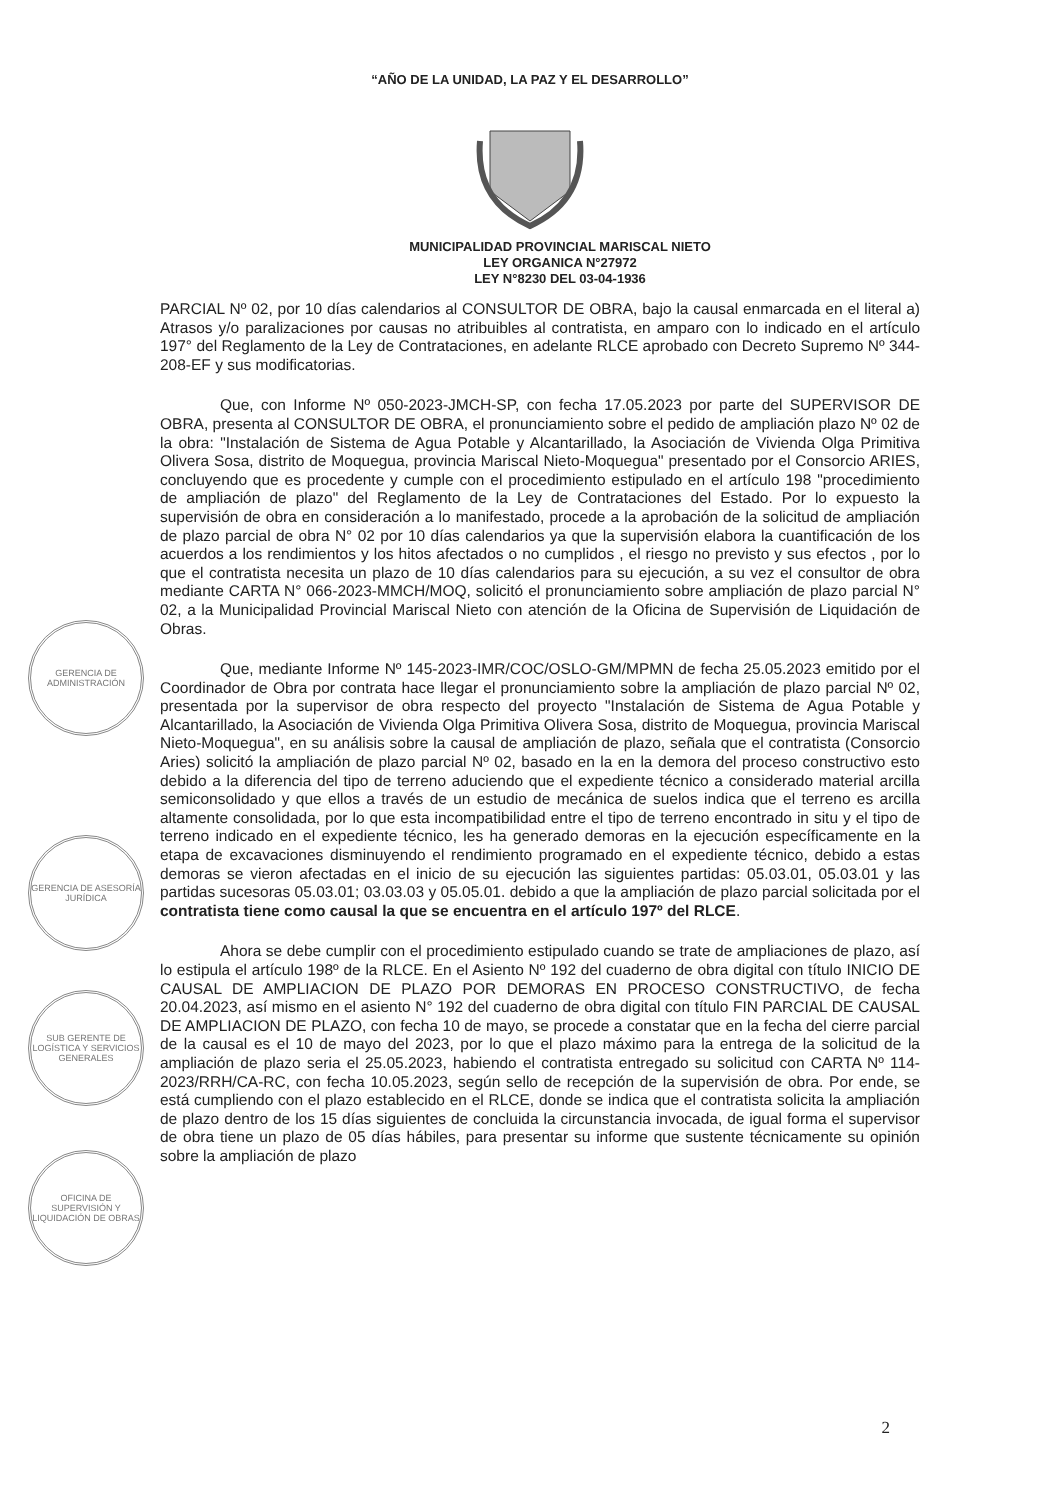“AÑO DE LA UNIDAD, LA PAZ Y EL DESARROLLO”
MUNICIPALIDAD PROVINCIAL MARISCAL NIETO
LEY ORGANICA N°27972
LEY N°8230 DEL 03-04-1936
GERENCIA DE ADMINISTRACIÓN
GERENCIA DE ASESORÍA JURÍDICA
SUB GERENTE DE LOGÍSTICA Y SERVICIOS GENERALES
OFICINA DE SUPERVISIÓN Y LIQUIDACIÓN DE OBRAS
PARCIAL Nº 02, por 10 días calendarios al CONSULTOR DE OBRA, bajo la causal enmarcada en el literal a) Atrasos y/o paralizaciones por causas no atribuibles al contratista, en amparo con lo indicado en el artículo 197° del Reglamento de la Ley de Contrataciones, en adelante RLCE aprobado con Decreto Supremo Nº 344-208-EF y sus modificatorias.
Que, con Informe Nº 050-2023-JMCH-SP, con fecha 17.05.2023 por parte del SUPERVISOR DE OBRA, presenta al CONSULTOR DE OBRA, el pronunciamiento sobre el pedido de ampliación plazo Nº 02 de la obra: "Instalación de Sistema de Agua Potable y Alcantarillado, la Asociación de Vivienda Olga Primitiva Olivera Sosa, distrito de Moquegua, provincia Mariscal Nieto-Moquegua" presentado por el Consorcio ARIES, concluyendo que es procedente y cumple con el procedimiento estipulado en el artículo 198 "procedimiento de ampliación de plazo" del Reglamento de la Ley de Contrataciones del Estado. Por lo expuesto la supervisión de obra en consideración a lo manifestado, procede a la aprobación de la solicitud de ampliación de plazo parcial de obra N° 02 por 10 días calendarios ya que la supervisión elabora la cuantificación de los acuerdos a los rendimientos y los hitos afectados o no cumplidos , el riesgo no previsto y sus efectos , por lo que el contratista necesita un plazo de 10 días calendarios para su ejecución, a su vez el consultor de obra mediante CARTA N° 066-2023-MMCH/MOQ, solicitó el pronunciamiento sobre ampliación de plazo parcial N° 02, a la Municipalidad Provincial Mariscal Nieto con atención de la Oficina de Supervisión de Liquidación de Obras.
Que, mediante Informe Nº 145-2023-IMR/COC/OSLO-GM/MPMN de fecha 25.05.2023 emitido por el Coordinador de Obra por contrata hace llegar el pronunciamiento sobre la ampliación de plazo parcial Nº 02, presentada por la supervisor de obra respecto del proyecto "Instalación de Sistema de Agua Potable y Alcantarillado, la Asociación de Vivienda Olga Primitiva Olivera Sosa, distrito de Moquegua, provincia Mariscal Nieto-Moquegua", en su análisis sobre la causal de ampliación de plazo, señala que el contratista (Consorcio Aries) solicitó la ampliación de plazo parcial Nº 02, basado en la en la demora del proceso constructivo esto debido a la diferencia del tipo de terreno aduciendo que el expediente técnico a considerado material arcilla semiconsolidado y que ellos a través de un estudio de mecánica de suelos indica que el terreno es arcilla altamente consolidada, por lo que esta incompatibilidad entre el tipo de terreno encontrado in situ y el tipo de terreno indicado en el expediente técnico, les ha generado demoras en la ejecución específicamente en la etapa de excavaciones disminuyendo el rendimiento programado en el expediente técnico, debido a estas demoras se vieron afectadas en el inicio de su ejecución las siguientes partidas: 05.03.01, 05.03.01 y las partidas sucesoras 05.03.01; 03.03.03 y 05.05.01. debido a que la ampliación de plazo parcial solicitada por el contratista tiene como causal la que se encuentra en el artículo 197º del RLCE.
Ahora se debe cumplir con el procedimiento estipulado cuando se trate de ampliaciones de plazo, así lo estipula el artículo 198º de la RLCE. En el Asiento Nº 192 del cuaderno de obra digital con título INICIO DE CAUSAL DE AMPLIACION DE PLAZO POR DEMORAS EN PROCESO CONSTRUCTIVO, de fecha 20.04.2023, así mismo en el asiento N° 192 del cuaderno de obra digital con título FIN PARCIAL DE CAUSAL DE AMPLIACION DE PLAZO, con fecha 10 de mayo, se procede a constatar que en la fecha del cierre parcial de la causal es el 10 de mayo del 2023, por lo que el plazo máximo para la entrega de la solicitud de la ampliación de plazo seria el 25.05.2023, habiendo el contratista entregado su solicitud con CARTA Nº 114-2023/RRH/CA-RC, con fecha 10.05.2023, según sello de recepción de la supervisión de obra. Por ende, se está cumpliendo con el plazo establecido en el RLCE, donde se indica que el contratista solicita la ampliación de plazo dentro de los 15 días siguientes de concluida la circunstancia invocada, de igual forma el supervisor de obra tiene un plazo de 05 días hábiles, para presentar su informe que sustente técnicamente su opinión sobre la ampliación de plazo
2